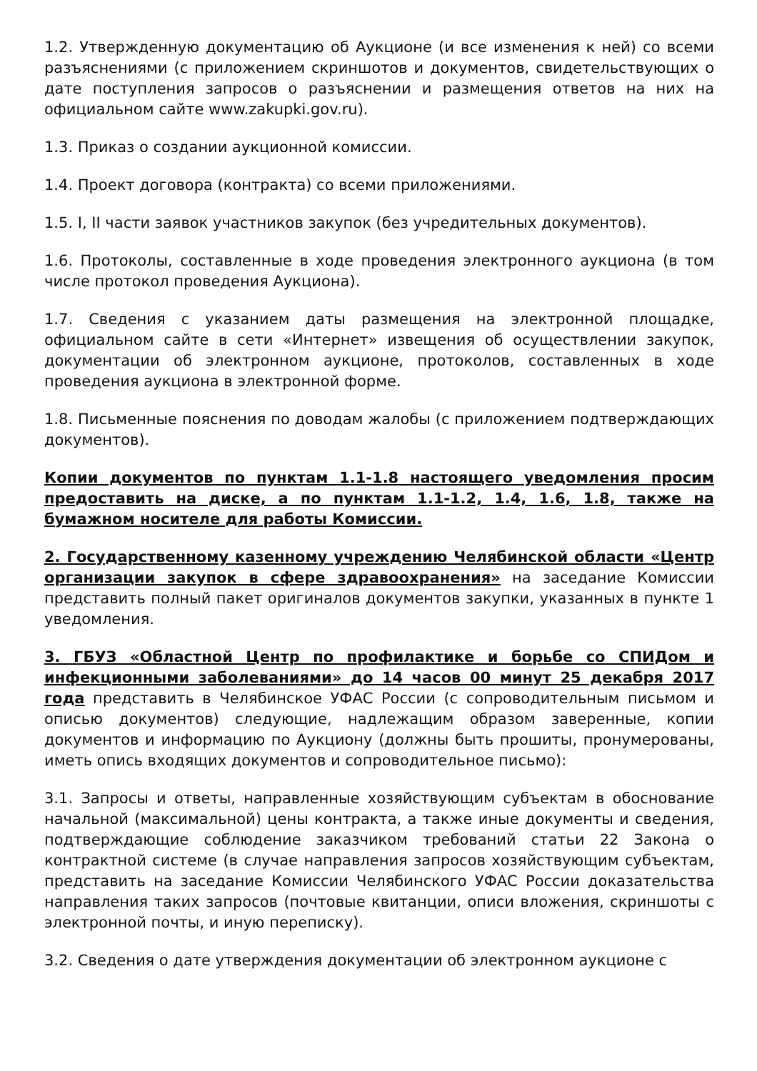1.2. Утвержденную документацию об Аукционе (и все изменения к ней) со всеми разъяснениями (с приложением скриншотов и документов, свидетельствующих о дате поступления запросов о разъяснении и размещения ответов на них на официальном сайте www.zakupki.gov.ru).
1.3. Приказ о создании аукционной комиссии.
1.4. Проект договора (контракта) со всеми приложениями.
1.5. I, II части заявок участников закупок (без учредительных документов).
1.6. Протоколы, составленные в ходе проведения электронного аукциона (в том числе протокол проведения Аукциона).
1.7. Сведения с указанием даты размещения на электронной площадке, официальном сайте в сети «Интернет» извещения об осуществлении закупок, документации об электронном аукционе, протоколов, составленных в ходе проведения аукциона в электронной форме.
1.8. Письменные пояснения по доводам жалобы (с приложением подтверждающих документов).
Копии документов по пунктам 1.1-1.8 настоящего уведомления просим предоставить на диске, а по пунктам 1.1-1.2, 1.4, 1.6, 1.8, также на бумажном носителе для работы Комиссии.
2. Государственному казенному учреждению Челябинской области «Центр организации закупок в сфере здравоохранения» на заседание Комиссии представить полный пакет оригиналов документов закупки, указанных в пункте 1 уведомления.
3. ГБУЗ «Областной Центр по профилактике и борьбе со СПИДом и инфекционными заболеваниями» до 14 часов 00 минут 25 декабря 2017 года представить в Челябинское УФАС России (с сопроводительным письмом и описью документов) следующие, надлежащим образом заверенные, копии документов и информацию по Аукциону (должны быть прошиты, пронумерованы, иметь опись входящих документов и сопроводительное письмо):
3.1. Запросы и ответы, направленные хозяйствующим субъектам в обоснование начальной (максимальной) цены контракта, а также иные документы и сведения, подтверждающие соблюдение заказчиком требований статьи 22 Закона о контрактной системе (в случае направления запросов хозяйствующим субъектам, представить на заседание Комиссии Челябинского УФАС России доказательства направления таких запросов (почтовые квитанции, описи вложения, скриншоты с электронной почты, и иную переписку).
3.2. Сведения о дате утверждения документации об электронном аукционе с